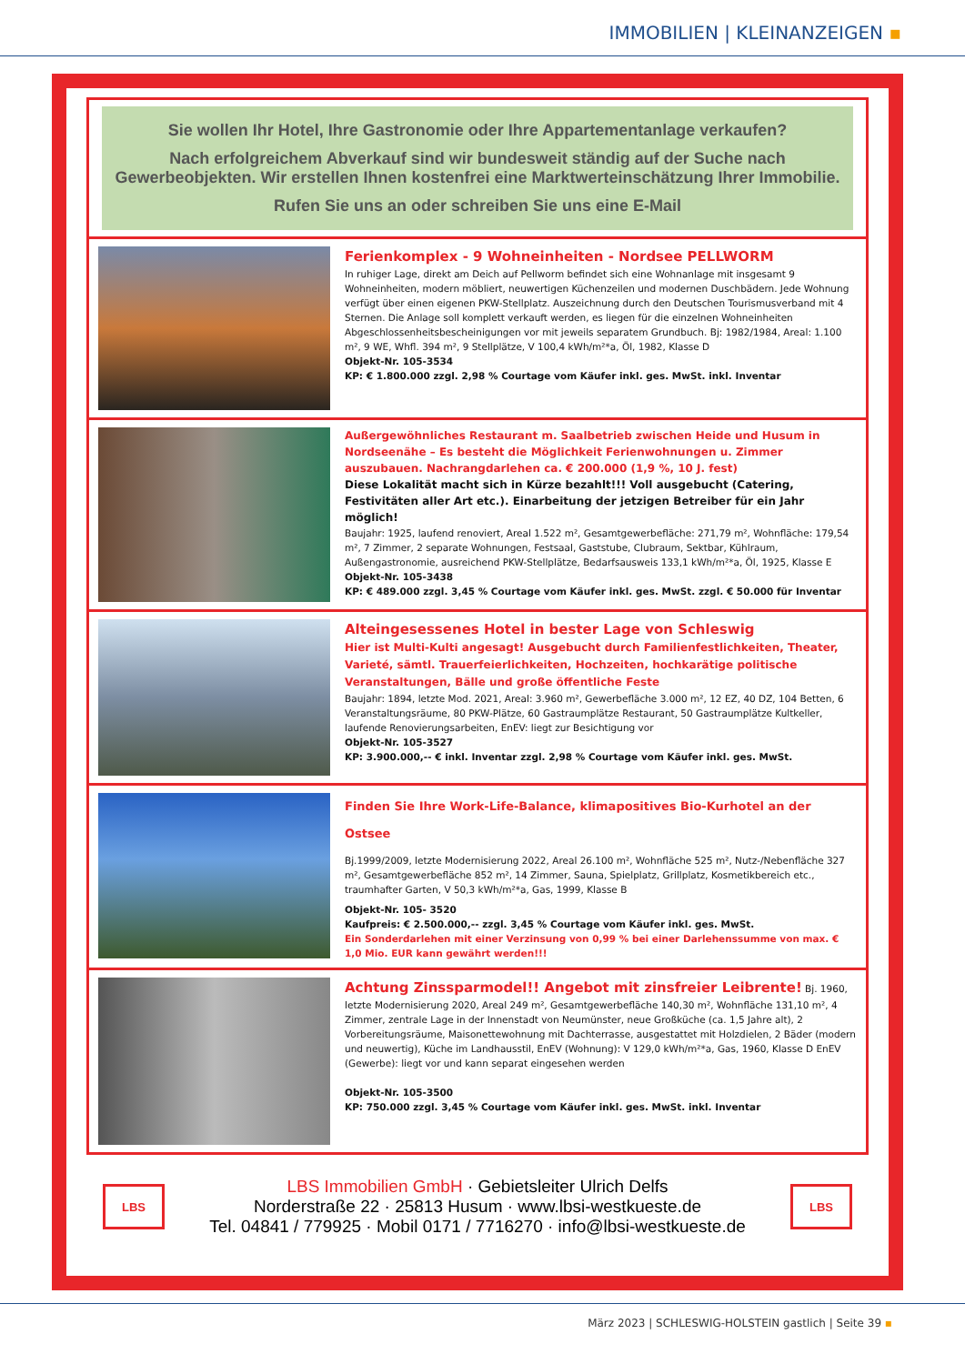IMMOBILIEN | KLEINANZEIGEN ▪
Sie wollen Ihr Hotel, Ihre Gastronomie oder Ihre Appartementanlage verkaufen?
Nach erfolgreichem Abverkauf sind wir bundesweit ständig auf der Suche nach Gewerbeobjekten. Wir erstellen Ihnen kostenfrei eine Marktwerteinschätzung Ihrer Immobilie.
Rufen Sie uns an oder schreiben Sie uns eine E-Mail
Ferienkomplex - 9 Wohneinheiten - Nordsee PELLWORM
In ruhiger Lage, direkt am Deich auf Pellworm befindet sich eine Wohnanlage mit insgesamt 9 Wohneinheiten, modern möbliert, neuwertigen Küchenzeilen und modernen Duschbädern. Jede Wohnung verfügt über einen eigenen PKW-Stellplatz. Auszeichnung durch den Deutschen Tourismusverband mit 4 Sternen. Die Anlage soll komplett verkauft werden, es liegen für die einzelnen Wohneinheiten Abgeschlossenheitsbescheinigungen vor mit jeweils separatem Grundbuch. Bj: 1982/1984, Areal: 1.100 m², 9 WE, Whfl. 394 m², 9 Stellplätze, V 100,4 kWh/m²*a, Öl, 1982, Klasse D
Objekt-Nr. 105-3534
KP: € 1.800.000 zzgl. 2,98 % Courtage vom Käufer inkl. ges. MwSt. inkl. Inventar
Außergewöhnliches Restaurant m. Saalbetrieb zwischen Heide und Husum in Nordseenähe – Es besteht die Möglichkeit Ferienwohnungen u. Zimmer auszubauen. Nachrangdarlehen ca. € 200.000 (1,9 %, 10 J. fest)
Diese Lokalität macht sich in Kürze bezahlt!!! Voll ausgebucht (Catering, Festivitäten aller Art etc.). Einarbeitung der jetzigen Betreiber für ein Jahr möglich!
Baujahr: 1925, laufend renoviert, Areal 1.522 m², Gesamtgewerbefläche: 271,79 m², Wohnfläche: 179,54 m², 7 Zimmer, 2 separate Wohnungen, Festsaal, Gaststube, Clubraum, Sektbar, Kühlraum, Außengastronomie, ausreichend PKW-Stellplätze, Bedarfsausweis 133,1 kWh/m²*a, Öl, 1925, Klasse E
Objekt-Nr. 105-3438
KP: € 489.000 zzgl. 3,45 % Courtage vom Käufer inkl. ges. MwSt. zzgl. € 50.000 für Inventar
Alteingesessenes Hotel in bester Lage von Schleswig
Hier ist Multi-Kulti angesagt! Ausgebucht durch Familienfestlichkeiten, Theater, Varieté, sämtl. Trauerfeierlichkeiten, Hochzeiten, hochkarätige politische Veranstaltungen, Bälle und große öffentliche Feste
Baujahr: 1894, letzte Mod. 2021, Areal: 3.960 m², Gewerbefläche 3.000 m², 12 EZ, 40 DZ, 104 Betten, 6 Veranstaltungsräume, 80 PKW-Plätze, 60 Gastraumplätze Restaurant, 50 Gastraumplätze Kultkeller, laufende Renovierungsarbeiten, EnEV: liegt zur Besichtigung vor
Objekt-Nr. 105-3527
KP: 3.900.000,-- € inkl. Inventar zzgl. 2,98 % Courtage vom Käufer inkl. ges. MwSt.
Finden Sie Ihre Work-Life-Balance, klimapositives Bio-Kurhotel an der Ostsee
Bj.1999/2009, letzte Modernisierung 2022, Areal 26.100 m², Wohnfläche 525 m², Nutz-/Nebenfläche 327 m², Gesamtgewerbefläche 852 m², 14 Zimmer, Sauna, Spielplatz, Grillplatz, Kosmetikbereich etc., traumhafter Garten, V 50,3 kWh/m²*a, Gas, 1999, Klasse B
Objekt-Nr. 105- 3520
Kaufpreis: € 2.500.000,-- zzgl. 3,45 % Courtage vom Käufer inkl. ges. MwSt.
Ein Sonderdarlehen mit einer Verzinsung von 0,99 % bei einer Darlehenssumme von max. € 1,0 Mio. EUR kann gewährt werden!!!
Achtung Zinssparmodel!! Angebot mit zinsfreier Leibrente! Bj. 1960, letzte Modernisierung 2020, Areal 249 m², Gesamtgewerbefläche 140,30 m², Wohnfläche 131,10 m², 4 Zimmer, zentrale Lage in der Innenstadt von Neumünster, neue Großküche (ca. 1,5 Jahre alt), 2 Vorbereitungsräume, Maisonettewohnung mit Dachterrasse, ausgestattet mit Holzdielen, 2 Bäder (modern und neuwertig), Küche im Landhausstil, EnEV (Wohnung): V 129,0 kWh/m²*a, Gas, 1960, Klasse D EnEV (Gewerbe): liegt vor und kann separat eingesehen werden
Objekt-Nr. 105-3500
KP: 750.000 zzgl. 3,45 % Courtage vom Käufer inkl. ges. MwSt. inkl. Inventar
LBS
LBS Immobilien GmbH · Gebietsleiter Ulrich Delfs
Norderstraße 22 · 25813 Husum · www.lbsi-westkueste.de
Tel. 04841 / 779925 · Mobil 0171 / 7716270 · info@lbsi-westkueste.de
LBS
März 2023 | SCHLESWIG-HOLSTEIN gastlich | Seite 39 ▪